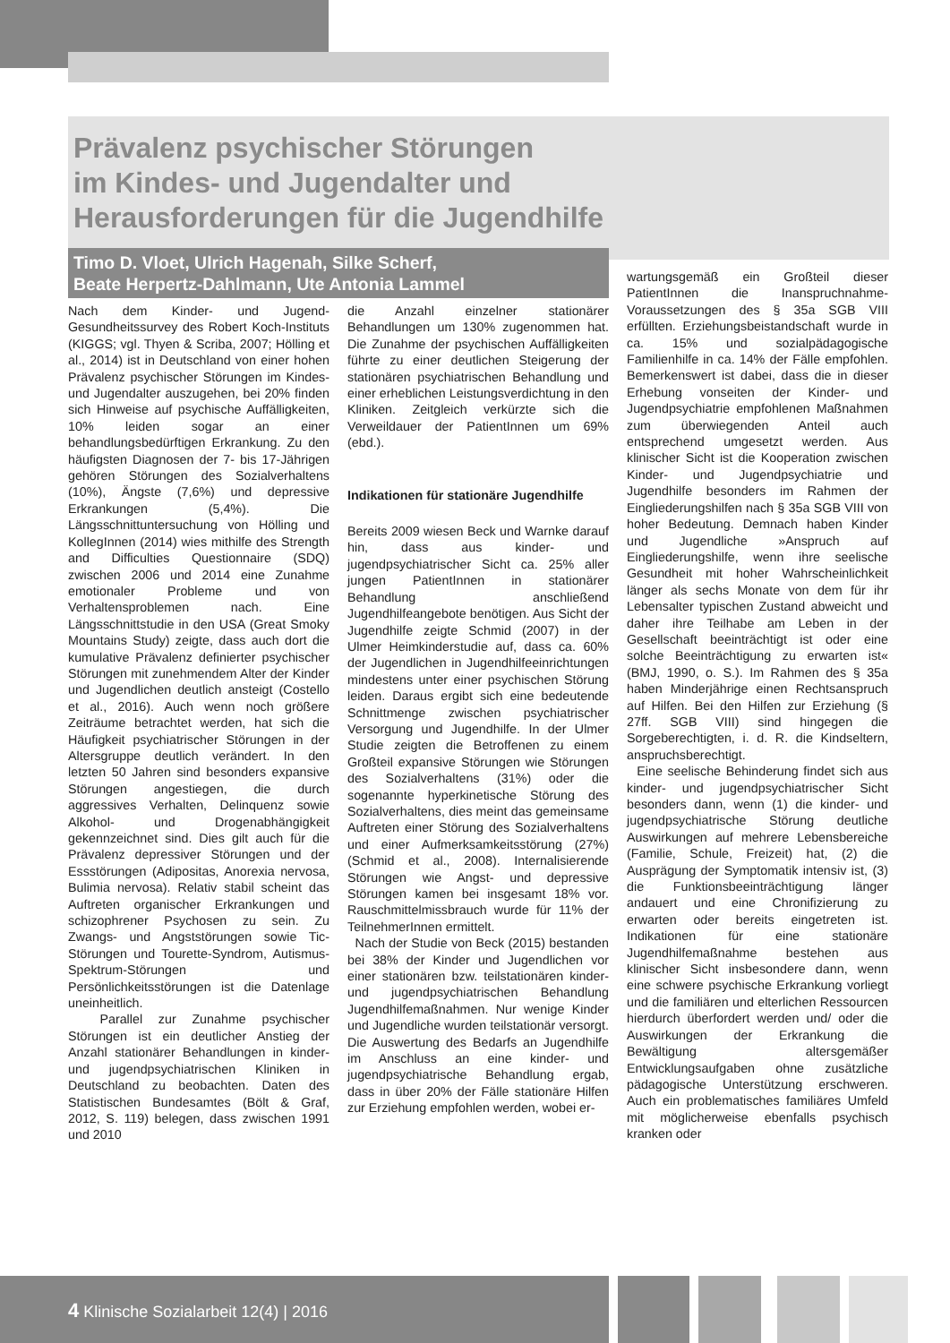Prävalenz psychischer Störungen
im Kindes- und Jugendalter und
Herausforderungen für die Jugendhilfe
Timo D. Vloet, Ulrich Hagenah, Silke Scherf,
Beate Herpertz-Dahlmann, Ute Antonia Lammel
Nach dem Kinder- und Jugend-Gesundheitssurvey des Robert Koch-Instituts (KIGGS; vgl. Thyen & Scriba, 2007; Hölling et al., 2014) ist in Deutschland von einer hohen Prävalenz psychischer Störungen im Kindes- und Jugendalter auszugehen, bei 20% finden sich Hinweise auf psychische Auffälligkeiten, 10% leiden sogar an einer behandlungsbedürftigen Erkrankung. Zu den häufigsten Diagnosen der 7- bis 17-Jährigen gehören Störungen des Sozialverhaltens (10%), Ängste (7,6%) und depressive Erkrankungen (5,4%). Die Längsschnittuntersuchung von Hölling und KollegInnen (2014) wies mithilfe des Strength and Difficulties Questionnaire (SDQ) zwischen 2006 und 2014 eine Zunahme emotionaler Probleme und von Verhaltensproblemen nach. Eine Längsschnittstudie in den USA (Great Smoky Mountains Study) zeigte, dass auch dort die kumulative Prävalenz definierter psychischer Störungen mit zunehmendem Alter der Kinder und Jugendlichen deutlich ansteigt (Costello et al., 2016). Auch wenn noch größere Zeiträume betrachtet werden, hat sich die Häufigkeit psychiatrischer Störungen in der Altersgruppe deutlich verändert. In den letzten 50 Jahren sind besonders expansive Störungen angestiegen, die durch aggressives Verhalten, Delinquenz sowie Alkohol- und Drogenabhängigkeit gekennzeichnet sind. Dies gilt auch für die Prävalenz depressiver Störungen und der Essstörungen (Adipositas, Anorexia nervosa, Bulimia nervosa). Relativ stabil scheint das Auftreten organischer Erkrankungen und schizophrener Psychosen zu sein. Zu Zwangs- und Angststörungen sowie Tic-Störungen und Tourette-Syndrom, Autismus-Spektrum-Störungen und Persönlichkeitsstörungen ist die Datenlage uneinheitlich.
Parallel zur Zunahme psychischer Störungen ist ein deutlicher Anstieg der Anzahl stationärer Behandlungen in kinder- und jugendpsychiatrischen Kliniken in Deutschland zu beobachten. Daten des Statistischen Bundesamtes (Bölt & Graf, 2012, S. 119) belegen, dass zwischen 1991 und 2010
die Anzahl einzelner stationärer Behandlungen um 130% zugenommen hat. Die Zunahme der psychischen Auffälligkeiten führte zu einer deutlichen Steigerung der stationären psychiatrischen Behandlung und einer erheblichen Leistungsverdichtung in den Kliniken. Zeitgleich verkürzte sich die Verweildauer der PatientInnen um 69% (ebd.).
Indikationen für stationäre Jugendhilfe
Bereits 2009 wiesen Beck und Warnke darauf hin, dass aus kinder- und jugendpsychiatrischer Sicht ca. 25% aller jungen PatientInnen in stationärer Behandlung anschließend Jugendhilfeangebote benötigen. Aus Sicht der Jugendhilfe zeigte Schmid (2007) in der Ulmer Heimkinderstudie auf, dass ca. 60% der Jugendlichen in Jugendhilfeeinrichtungen mindestens unter einer psychischen Störung leiden. Daraus ergibt sich eine bedeutende Schnittmenge zwischen psychiatrischer Versorgung und Jugendhilfe. In der Ulmer Studie zeigten die Betroffenen zu einem Großteil expansive Störungen wie Störungen des Sozialverhaltens (31%) oder die sogenannte hyperkinetische Störung des Sozialverhaltens, dies meint das gemeinsame Auftreten einer Störung des Sozialverhaltens und einer Aufmerksamkeitsstörung (27%) (Schmid et al., 2008). Internalisierende Störungen wie Angst- und depressive Störungen kamen bei insgesamt 18% vor. Rauschmittelmissbrauch wurde für 11% der TeilnehmerInnen ermittelt.
Nach der Studie von Beck (2015) bestanden bei 38% der Kinder und Jugendlichen vor einer stationären bzw. teilstationären kinder- und jugendpsychiatrischen Behandlung Jugendhilfemaßnahmen. Nur wenige Kinder und Jugendliche wurden teilstationär versorgt. Die Auswertung des Bedarfs an Jugendhilfe im Anschluss an eine kinder- und jugendpsychiatrische Behandlung ergab, dass in über 20% der Fälle stationäre Hilfen zur Erziehung empfohlen werden, wobei er-
wartungsgemäß ein Großteil dieser PatientInnen die Inanspruchnahme-Voraussetzungen des § 35a SGB VIII erfüllten. Erziehungsbeistandschaft wurde in ca. 15% und sozialpädagogische Familienhilfe in ca. 14% der Fälle empfohlen. Bemerkenswert ist dabei, dass die in dieser Erhebung vonseiten der Kinder- und Jugendpsychiatrie empfohlenen Maßnahmen zum überwiegenden Anteil auch entsprechend umgesetzt werden. Aus klinischer Sicht ist die Kooperation zwischen Kinder- und Jugendpsychiatrie und Jugendhilfe besonders im Rahmen der Eingliederungshilfen nach § 35a SGB VIII von hoher Bedeutung. Demnach haben Kinder und Jugendliche »Anspruch auf Eingliederungshilfe, wenn ihre seelische Gesundheit mit hoher Wahrscheinlichkeit länger als sechs Monate von dem für ihr Lebensalter typischen Zustand abweicht und daher ihre Teilhabe am Leben in der Gesellschaft beeinträchtigt ist oder eine solche Beeinträchtigung zu erwarten ist« (BMJ, 1990, o. S.). Im Rahmen des § 35a haben Minderjährige einen Rechtsanspruch auf Hilfen. Bei den Hilfen zur Erziehung (§ 27ff. SGB VIII) sind hingegen die Sorgeberechtigten, i. d. R. die Kindseltern, anspruchsberechtigt.
Eine seelische Behinderung findet sich aus kinder- und jugendpsychiatrischer Sicht besonders dann, wenn (1) die kinder- und jugendpsychiatrische Störung deutliche Auswirkungen auf mehrere Lebensbereiche (Familie, Schule, Freizeit) hat, (2) die Ausprägung der Symptomatik intensiv ist, (3) die Funktionsbeeinträchtigung länger andauert und eine Chronifizierung zu erwarten oder bereits eingetreten ist. Indikationen für eine stationäre Jugendhilfemaßnahme bestehen aus klinischer Sicht insbesondere dann, wenn eine schwere psychische Erkrankung vorliegt und die familiären und elterlichen Ressourcen hierdurch überfordert werden und/ oder die Auswirkungen der Erkrankung die Bewältigung altersgemäßer Entwicklungsaufgaben ohne zusätzliche pädagogische Unterstützung erschweren. Auch ein problematisches familiäres Umfeld mit möglicherweise ebenfalls psychisch kranken oder
4 Klinische Sozialarbeit 12(4) | 2016